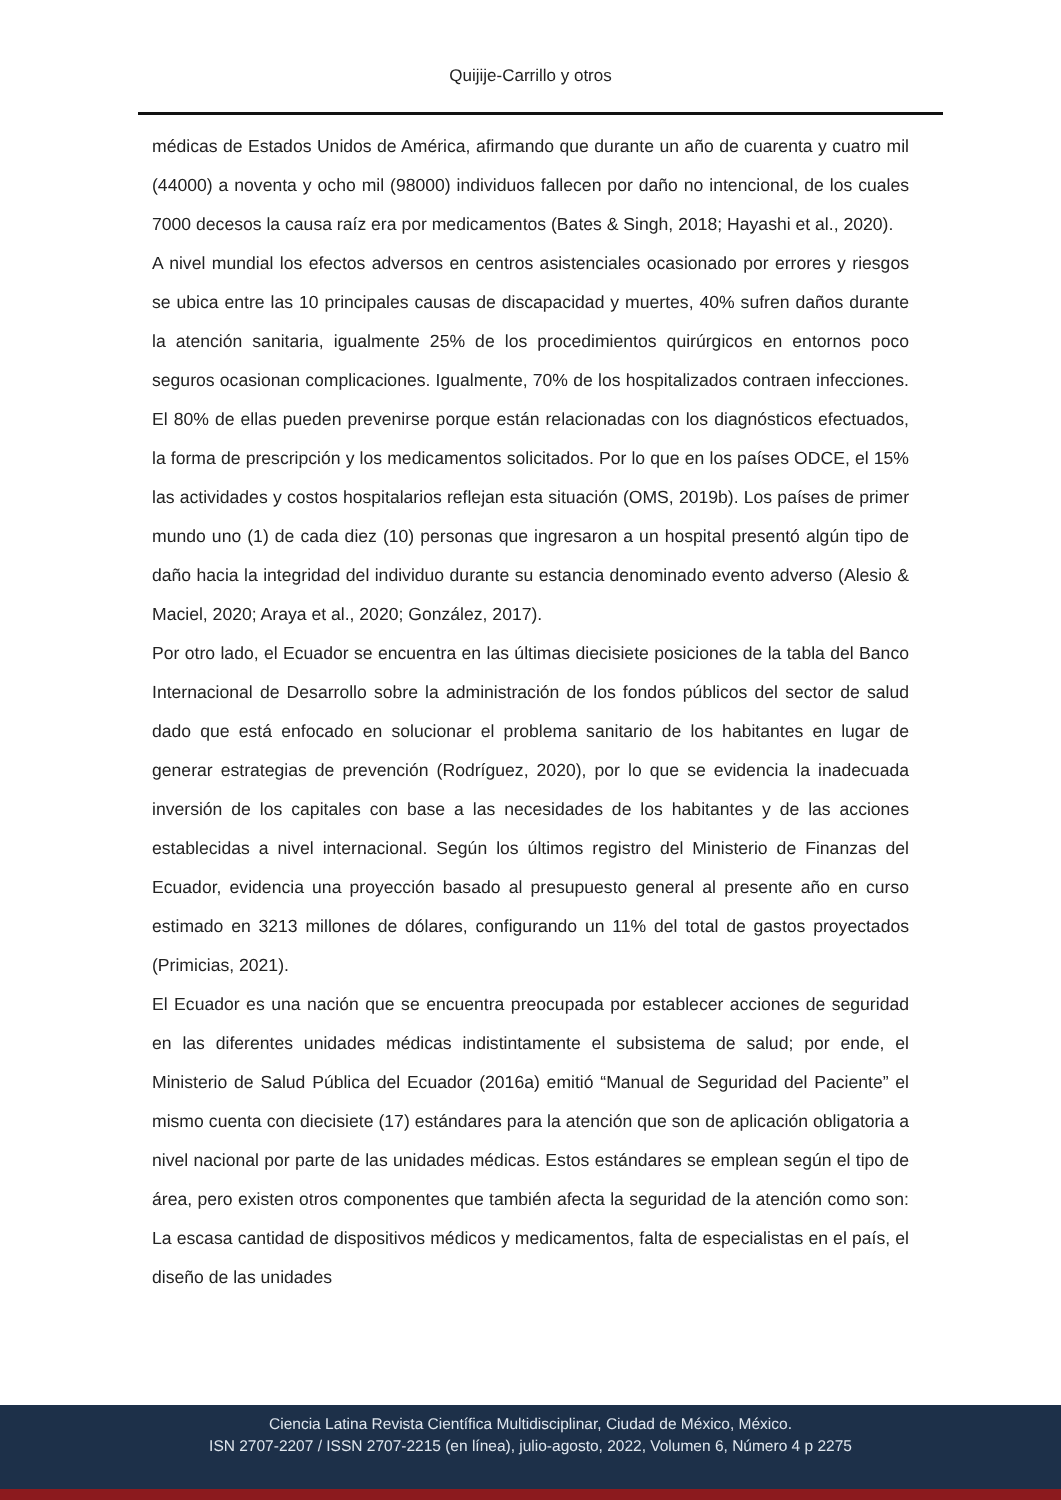Quijije-Carrillo y otros
médicas de Estados Unidos de América, afirmando que durante un año de cuarenta y cuatro mil (44000) a noventa y ocho mil (98000) individuos fallecen por daño no intencional, de los cuales 7000 decesos la causa raíz era por medicamentos (Bates & Singh, 2018; Hayashi et al., 2020).
A nivel mundial los efectos adversos en centros asistenciales ocasionado por errores y riesgos se ubica entre las 10 principales causas de discapacidad y muertes, 40% sufren daños durante la atención sanitaria, igualmente 25% de los procedimientos quirúrgicos en entornos poco seguros ocasionan complicaciones. Igualmente, 70% de los hospitalizados contraen infecciones. El 80% de ellas pueden prevenirse porque están relacionadas con los diagnósticos efectuados, la forma de prescripción y los medicamentos solicitados. Por lo que en los países ODCE, el 15% las actividades y costos hospitalarios reflejan esta situación (OMS, 2019b). Los países de primer mundo uno (1) de cada diez (10) personas que ingresaron a un hospital presentó algún tipo de daño hacia la integridad del individuo durante su estancia denominado evento adverso (Alesio & Maciel, 2020; Araya et al., 2020; González, 2017).
Por otro lado, el Ecuador se encuentra en las últimas diecisiete posiciones de la tabla del Banco Internacional de Desarrollo sobre la administración de los fondos públicos del sector de salud dado que está enfocado en solucionar el problema sanitario de los habitantes en lugar de generar estrategias de prevención (Rodríguez, 2020), por lo que se evidencia la inadecuada inversión de los capitales con base a las necesidades de los habitantes y de las acciones establecidas a nivel internacional. Según los últimos registro del Ministerio de Finanzas del Ecuador, evidencia una proyección basado al presupuesto general al presente año en curso estimado en 3213 millones de dólares, configurando un 11% del total de gastos proyectados (Primicias, 2021).
El Ecuador es una nación que se encuentra preocupada por establecer acciones de seguridad en las diferentes unidades médicas indistintamente el subsistema de salud; por ende, el Ministerio de Salud Pública del Ecuador (2016a) emitió “Manual de Seguridad del Paciente” el mismo cuenta con diecisiete (17) estándares para la atención que son de aplicación obligatoria a nivel nacional por parte de las unidades médicas. Estos estándares se emplean según el tipo de área, pero existen otros componentes que también afecta la seguridad de la atención como son: La escasa cantidad de dispositivos médicos y medicamentos, falta de especialistas en el país, el diseño de las unidades
Ciencia Latina Revista Científica Multidisciplinar, Ciudad de México, México.
ISN 2707-2207 / ISSN 2707-2215 (en línea), julio-agosto, 2022, Volumen 6, Número 4 p 2275